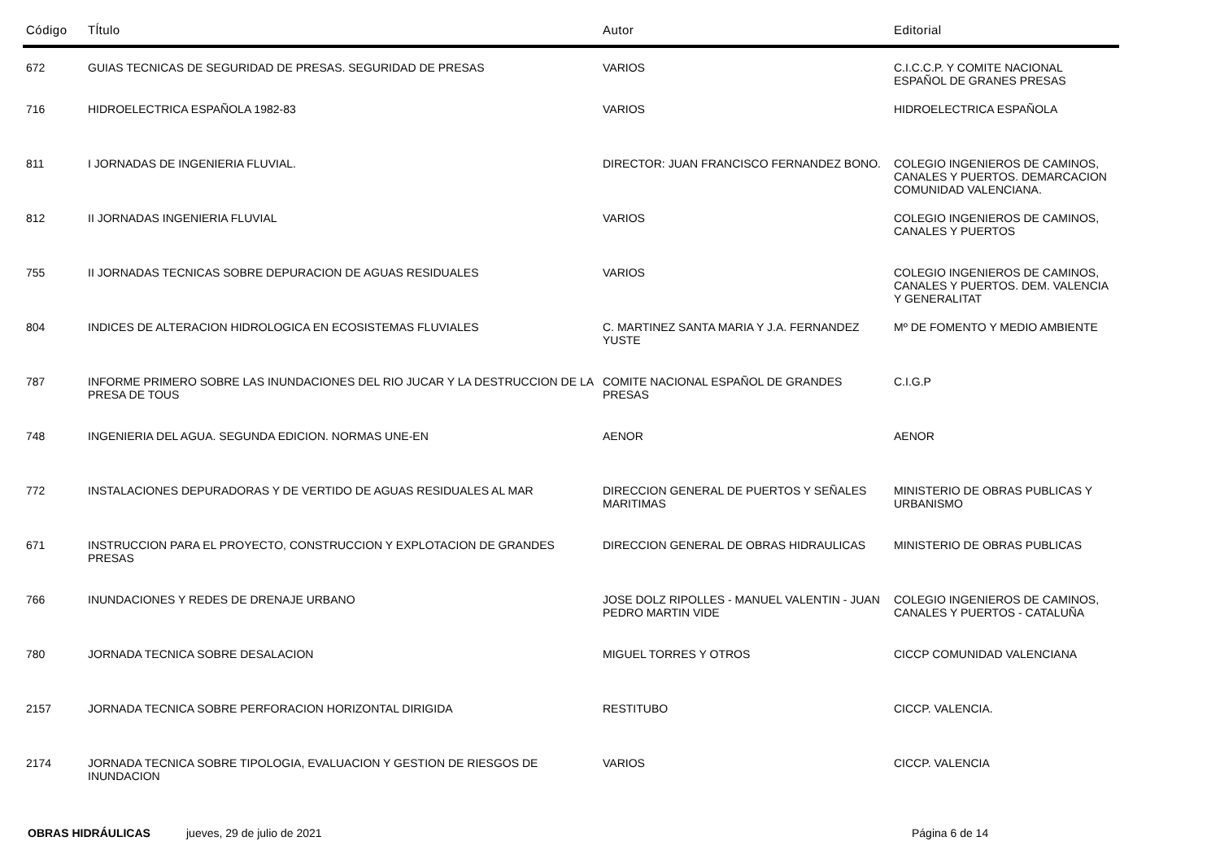| Código | Tĺtulo | Autor | Editorial |
| --- | --- | --- | --- |
| 672 | GUIAS TECNICAS DE SEGURIDAD DE PRESAS. SEGURIDAD DE PRESAS | VARIOS | C.I.C.C.P. Y COMITE NACIONAL ESPAÑOL DE GRANES PRESAS |
| 716 | HIDROELECTRICA ESPAÑOLA 1982-83 | VARIOS | HIDROELECTRICA ESPAÑOLA |
| 811 | I JORNADAS DE INGENIERIA FLUVIAL. | DIRECTOR: JUAN FRANCISCO FERNANDEZ BONO. | COLEGIO INGENIEROS DE CAMINOS, CANALES Y PUERTOS. DEMARCACION COMUNIDAD VALENCIANA. |
| 812 | II JORNADAS INGENIERIA FLUVIAL | VARIOS | COLEGIO INGENIEROS DE CAMINOS, CANALES Y PUERTOS |
| 755 | II JORNADAS TECNICAS SOBRE DEPURACION DE AGUAS RESIDUALES | VARIOS | COLEGIO INGENIEROS DE CAMINOS, CANALES Y PUERTOS. DEM. VALENCIA Y GENERALITAT |
| 804 | INDICES DE ALTERACION HIDROLOGICA EN ECOSISTEMAS FLUVIALES | C. MARTINEZ SANTA MARIA Y J.A. FERNANDEZ YUSTE | Mº DE FOMENTO Y MEDIO AMBIENTE |
| 787 | INFORME PRIMERO SOBRE LAS INUNDACIONES DEL RIO JUCAR Y LA DESTRUCCION DE LA PRESA DE TOUS | COMITE NACIONAL ESPAÑOL DE GRANDES PRESAS | C.I.G.P |
| 748 | INGENIERIA DEL AGUA. SEGUNDA EDICION. NORMAS UNE-EN | AENOR | AENOR |
| 772 | INSTALACIONES DEPURADORAS Y DE VERTIDO DE AGUAS RESIDUALES AL MAR | DIRECCION GENERAL DE PUERTOS Y SEÑALES MARITIMAS | MINISTERIO DE OBRAS PUBLICAS Y URBANISMO |
| 671 | INSTRUCCION PARA EL PROYECTO, CONSTRUCCION Y EXPLOTACION DE GRANDES PRESAS | DIRECCION GENERAL DE OBRAS HIDRAULICAS | MINISTERIO DE OBRAS PUBLICAS |
| 766 | INUNDACIONES Y REDES DE DRENAJE URBANO | JOSE DOLZ RIPOLLES - MANUEL VALENTIN - JUAN PEDRO MARTIN VIDE | COLEGIO INGENIEROS DE CAMINOS, CANALES Y PUERTOS - CATALUÑA |
| 780 | JORNADA TECNICA SOBRE DESALACION | MIGUEL TORRES Y OTROS | CICCP COMUNIDAD VALENCIANA |
| 2157 | JORNADA TECNICA SOBRE PERFORACION HORIZONTAL DIRIGIDA | RESTITUBO | CICCP. VALENCIA. |
| 2174 | JORNADA TECNICA SOBRE TIPOLOGIA, EVALUACION Y GESTION DE RIESGOS DE INUNDACION | VARIOS | CICCP. VALENCIA |
OBRAS HIDRÁULICAS jueves, 29 de julio de 2021 Página 6 de 14